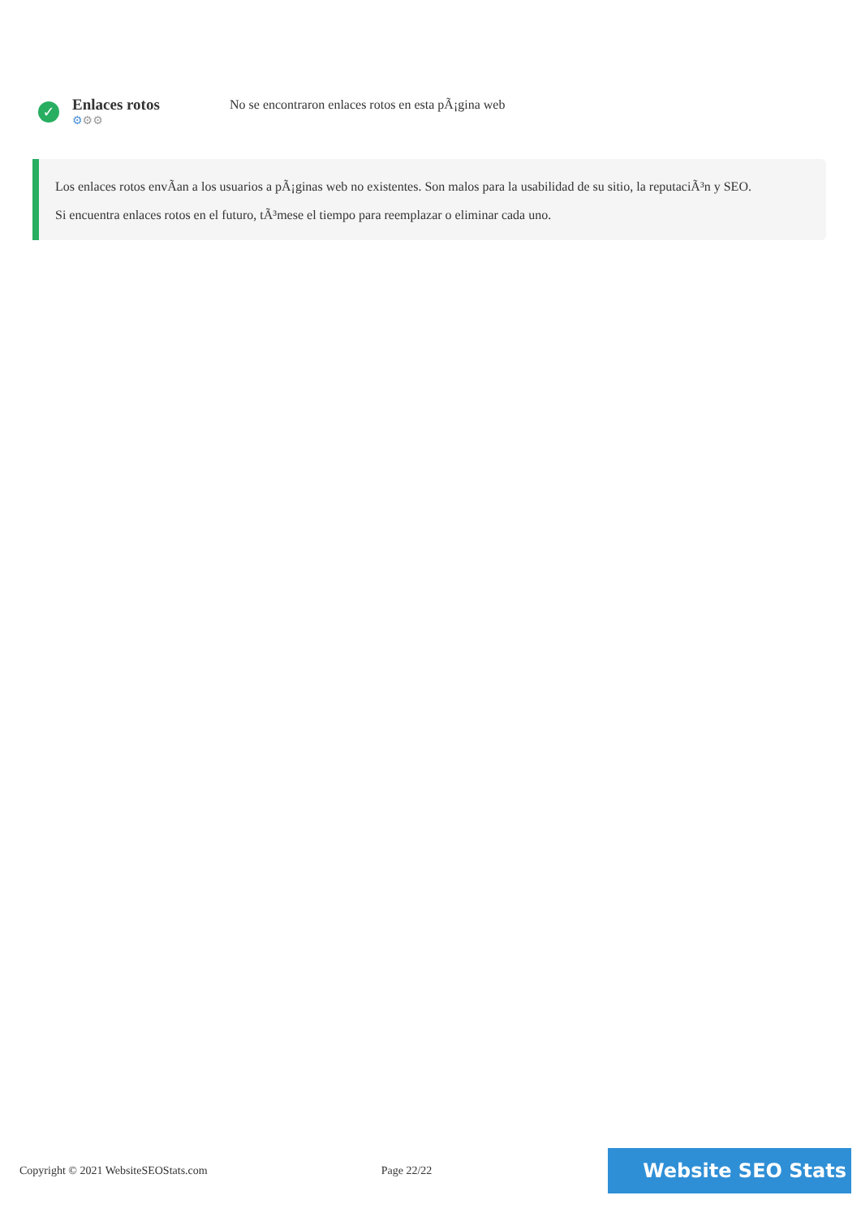✓
Enlaces rotos
⚙⚙⚙
No se encontraron enlaces rotos en esta pÃ¡gina web
Los enlaces rotos envÃan a los usuarios a pÃ¡ginas web no existentes. Son malos para la usabilidad de su sitio, la reputaciÃ³n y SEO.
Si encuentra enlaces rotos en el futuro, tÃ³mese el tiempo para reemplazar o eliminar cada uno.
Copyright © 2021 WebsiteSEOStats.com Page 22/22
Website SEO Stats